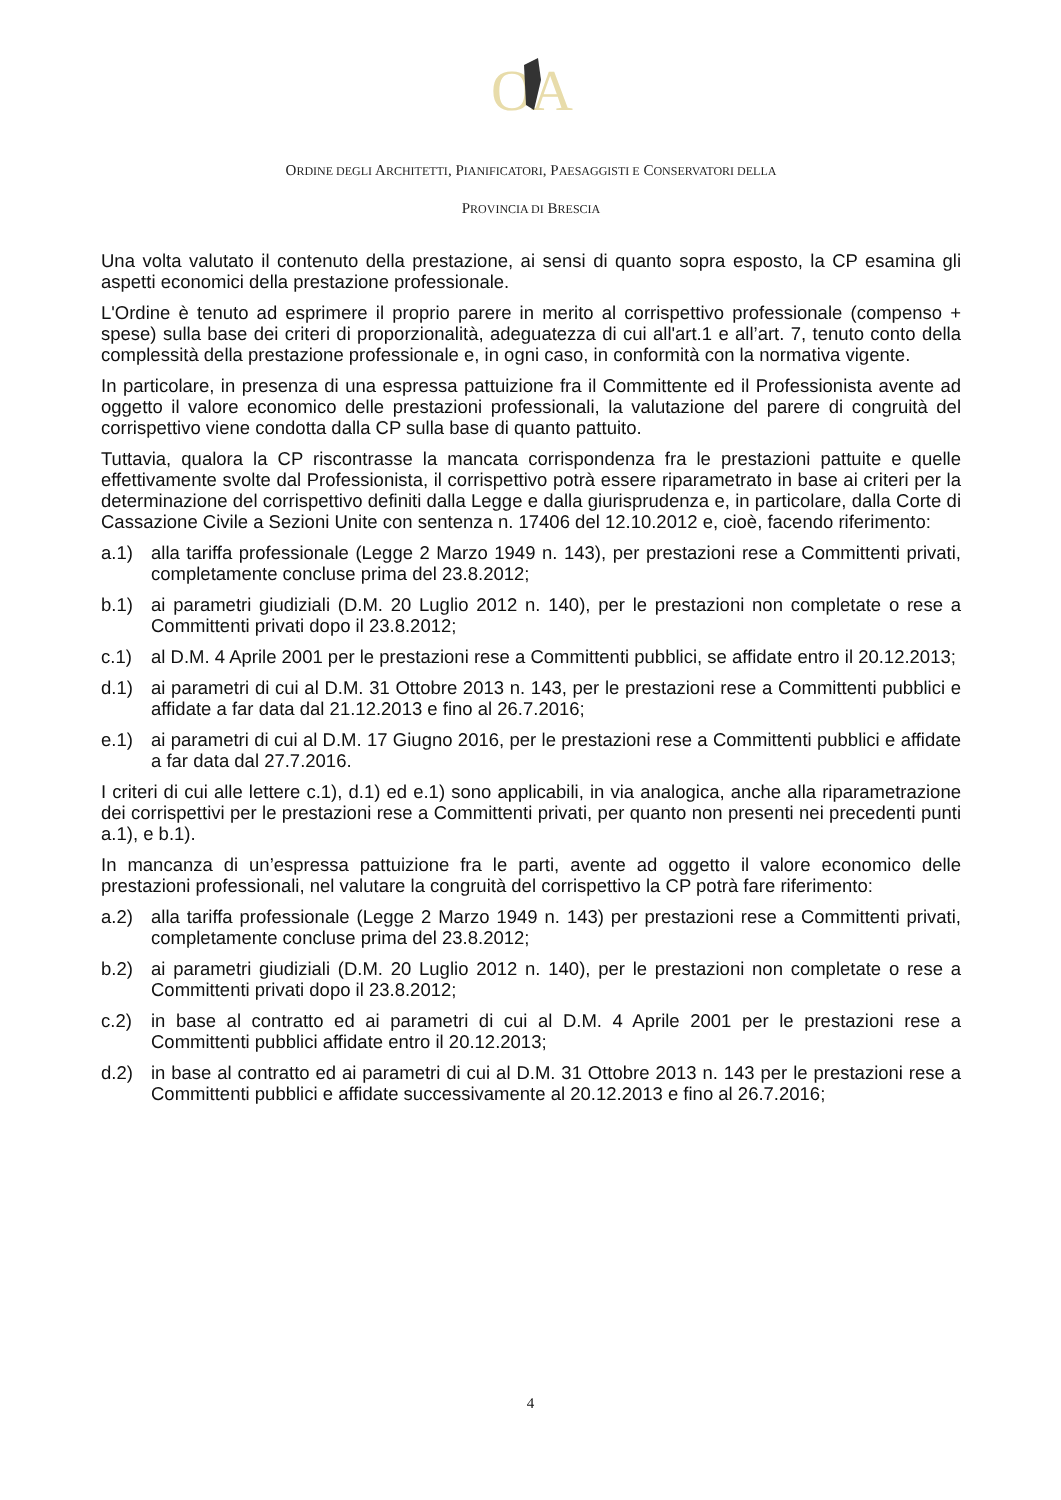O
A
ORDINE DEGLI ARCHITETTI, PIANIFICATORI, PAESAGGISTI E CONSERVATORI DELLA
PROVINCIA DI BRESCIA
Una volta valutato il contenuto della prestazione, ai sensi di quanto sopra esposto, la CP esamina gli aspetti economici della prestazione professionale.
L'Ordine è tenuto ad esprimere il proprio parere in merito al corrispettivo professionale (compenso + spese) sulla base dei criteri di proporzionalità, adeguatezza di cui all'art.1 e all’art. 7, tenuto conto della complessità della prestazione professionale e, in ogni caso, in conformità con la normativa vigente.
In particolare, in presenza di una espressa pattuizione fra il Committente ed il Professionista avente ad oggetto il valore economico delle prestazioni professionali, la valutazione del parere di congruità del corrispettivo viene condotta dalla CP sulla base di quanto pattuito.
Tuttavia, qualora la CP riscontrasse la mancata corrispondenza fra le prestazioni pattuite e quelle effettivamente svolte dal Professionista, il corrispettivo potrà essere riparametrato in base ai criteri per la determinazione del corrispettivo definiti dalla Legge e dalla giurisprudenza e, in particolare, dalla Corte di Cassazione Civile a Sezioni Unite con sentenza n. 17406 del 12.10.2012 e, cioè, facendo riferimento:
a.1) alla tariffa professionale (Legge 2 Marzo 1949 n. 143), per prestazioni rese a Committenti privati, completamente concluse prima del 23.8.2012;
b.1) ai parametri giudiziali (D.M. 20 Luglio 2012 n. 140), per le prestazioni non completate o rese a Committenti privati dopo il 23.8.2012;
c.1) al D.M. 4 Aprile 2001 per le prestazioni rese a Committenti pubblici, se affidate entro il 20.12.2013;
d.1) ai parametri di cui al D.M. 31 Ottobre 2013 n. 143, per le prestazioni rese a Committenti pubblici e affidate a far data dal 21.12.2013 e fino al 26.7.2016;
e.1) ai parametri di cui al D.M. 17 Giugno 2016, per le prestazioni rese a Committenti pubblici e affidate a far data dal 27.7.2016.
I criteri di cui alle lettere c.1), d.1) ed e.1) sono applicabili, in via analogica, anche alla riparametrazione dei corrispettivi per le prestazioni rese a Committenti privati, per quanto non presenti nei precedenti punti a.1), e b.1).
In mancanza di un’espressa pattuizione fra le parti, avente ad oggetto il valore economico delle prestazioni professionali, nel valutare la congruità del corrispettivo la CP potrà fare riferimento:
a.2) alla tariffa professionale (Legge 2 Marzo 1949 n. 143) per prestazioni rese a Committenti privati, completamente concluse prima del 23.8.2012;
b.2) ai parametri giudiziali (D.M. 20 Luglio 2012 n. 140), per le prestazioni non completate o rese a Committenti privati dopo il 23.8.2012;
c.2) in base al contratto ed ai parametri di cui al D.M. 4 Aprile 2001 per le prestazioni rese a Committenti pubblici affidate entro il 20.12.2013;
d.2) in base al contratto ed ai parametri di cui al D.M. 31 Ottobre 2013 n. 143 per le prestazioni rese a Committenti pubblici e affidate successivamente al 20.12.2013 e fino al 26.7.2016;
4